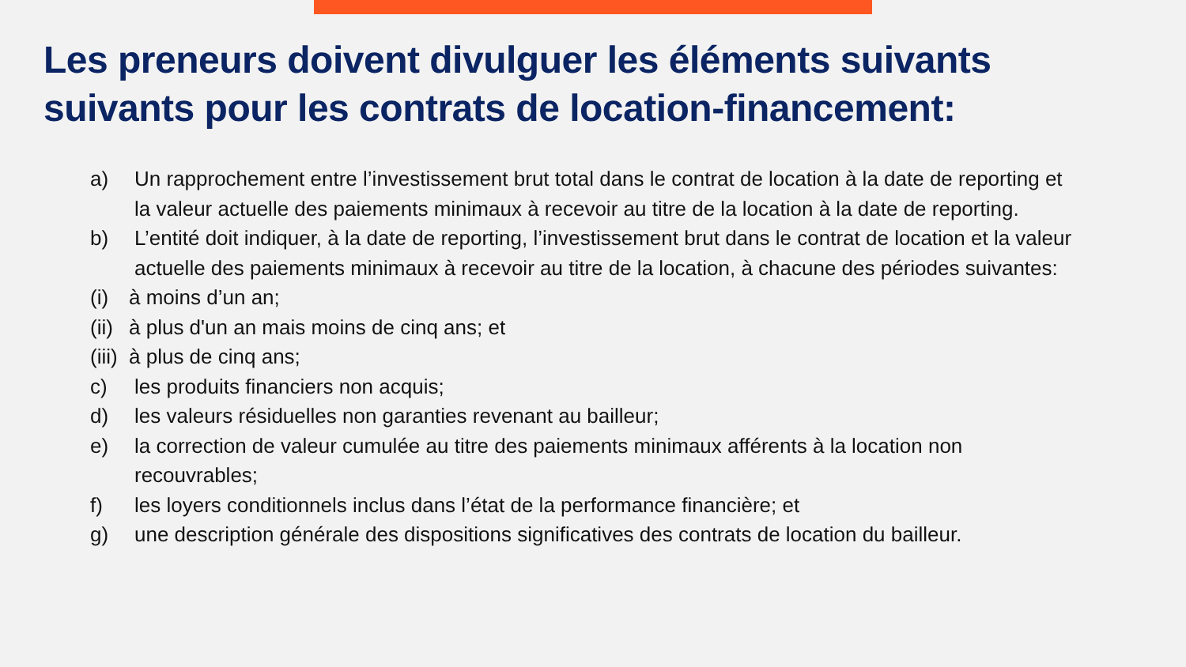Les preneurs doivent divulguer les éléments suivants suivants pour les contrats de location-financement:
a) Un rapprochement entre l’investissement brut total dans le contrat de location à la date de reporting et la valeur actuelle des paiements minimaux à recevoir au titre de la location à la date de reporting.
b) L’entité doit indiquer, à la date de reporting, l’investissement brut dans le contrat de location et la valeur actuelle des paiements minimaux à recevoir au titre de la location, à chacune des périodes suivantes:
(i) à moins d’un an;
(ii) à plus d'un an mais moins de cinq ans; et
(iii) à plus de cinq ans;
c) les produits financiers non acquis;
d) les valeurs résiduelles non garanties revenant au bailleur;
e) la correction de valeur cumulée au titre des paiements minimaux afférents à la location non recouvrables;
f) les loyers conditionnels inclus dans l’état de la performance financière; et
g) une description générale des dispositions significatives des contrats de location du bailleur.